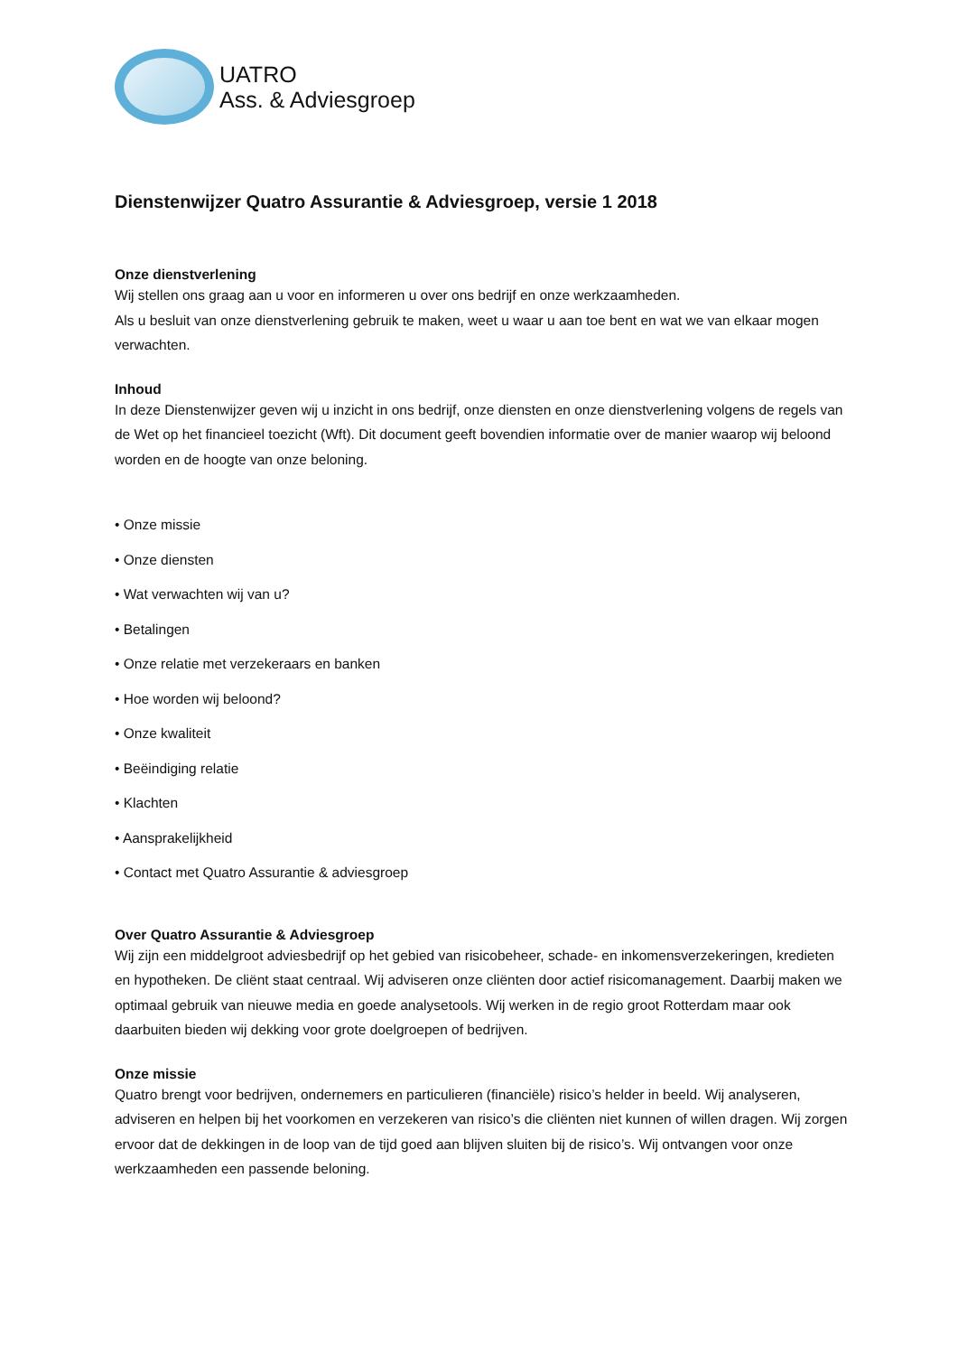UATRO
Ass. & Adviesgroep
Dienstenwijzer Quatro Assurantie & Adviesgroep, versie 1 2018
Onze dienstverlening
Wij stellen ons graag aan u voor en informeren u over ons bedrijf en onze werkzaamheden.
Als u besluit van onze dienstverlening gebruik te maken, weet u waar u aan toe bent en wat we van elkaar mogen verwachten.
Inhoud
In deze Dienstenwijzer geven wij u inzicht in ons bedrijf, onze diensten en onze dienstverlening volgens de regels van de Wet op het financieel toezicht (Wft). Dit document geeft bovendien informatie over de manier waarop wij beloond worden en de hoogte van onze beloning.
• Onze missie
• Onze diensten
• Wat verwachten wij van u?
• Betalingen
• Onze relatie met verzekeraars en banken
• Hoe worden wij beloond?
• Onze kwaliteit
• Beëindiging relatie
• Klachten
• Aansprakelijkheid
• Contact met Quatro Assurantie & adviesgroep
Over Quatro Assurantie & Adviesgroep
Wij zijn een middelgroot adviesbedrijf op het gebied van risicobeheer, schade- en inkomensverzekeringen, kredieten en hypotheken. De cliënt staat centraal. Wij adviseren onze cliënten door actief risicomanagement. Daarbij maken we optimaal gebruik van nieuwe media en goede analysetools. Wij werken in de regio groot Rotterdam maar ook daarbuiten bieden wij dekking voor grote doelgroepen of bedrijven.
Onze missie
Quatro brengt voor bedrijven, ondernemers en particulieren (financiële) risico’s helder in beeld. Wij analyseren, adviseren en helpen bij het voorkomen en verzekeren van risico’s die cliënten niet kunnen of willen dragen. Wij zorgen ervoor dat de dekkingen in de loop van de tijd goed aan blijven sluiten bij de risico’s. Wij ontvangen voor onze werkzaamheden een passende beloning.